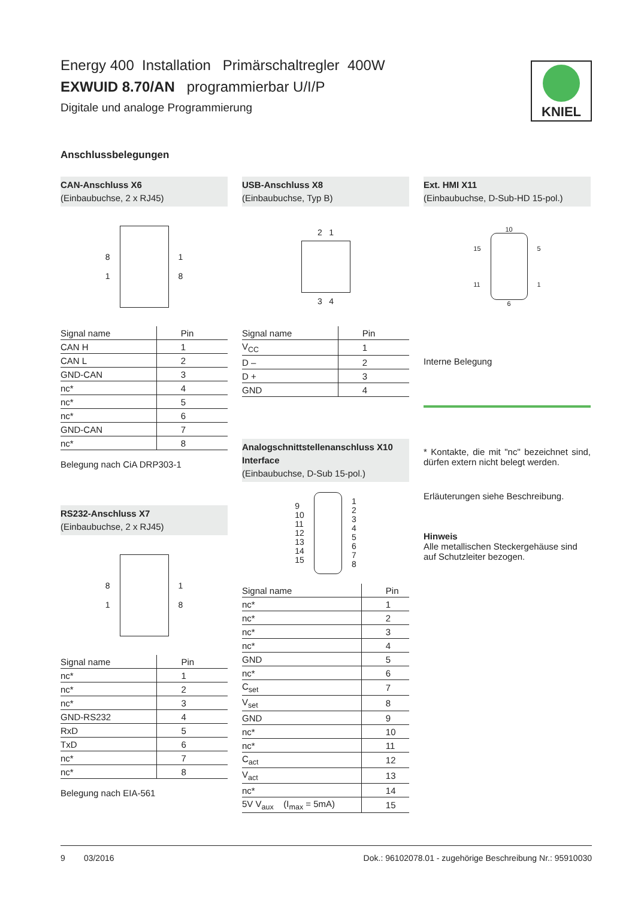KNIEL
Energy 400 Installation Primärschaltregler 400W
EXWUID 8.70/AN programmierbar U/I/P
Digitale und analoge Programmierung
Anschlussbelegungen
CAN-Anschluss X6
(Einbaubuchse, 2 x RJ45)
8
1
1
8
| Signal name | Pin |
| --- | --- |
| CAN H | 1 |
| CAN L | 2 |
| GND-CAN | 3 |
| nc* | 4 |
| nc* | 5 |
| nc* | 6 |
| GND-CAN | 7 |
| nc* | 8 |
Belegung nach CiA DRP303-1
RS232-Anschluss X7
(Einbaubuchse, 2 x RJ45)
8
1
1
8
| Signal name | Pin |
| --- | --- |
| nc* | 1 |
| nc* | 2 |
| nc* | 3 |
| GND-RS232 | 4 |
| RxD | 5 |
| TxD | 6 |
| nc* | 7 |
| nc* | 8 |
Belegung nach EIA-561
USB-Anschluss X8
(Einbaubuchse, Typ B)
2 1
3 4
| Signal name | Pin |
| --- | --- |
| V<sub>CC</sub> | 1 |
| D – | 2 |
| D + | 3 |
| GND | 4 |
Analogschnittstellenanschluss X10 Interface
(Einbaubuchse, D-Sub 15-pol.)
9
10
11
12
13
14
15
1
2
3
4
5
6
7
8
| Signal name | Pin |
| --- | --- |
| nc* | 1 |
| nc* | 2 |
| nc* | 3 |
| nc* | 4 |
| GND | 5 |
| nc* | 6 |
| C<sub>set</sub> | 7 |
| V<sub>set</sub> | 8 |
| GND | 9 |
| nc* | 10 |
| nc* | 11 |
| C<sub>act</sub> | 12 |
| V<sub>act</sub> | 13 |
| nc* | 14 |
| 5V V<sub>aux</sub> (I<sub>max</sub> = 5mA) | 15 |
Ext. HMI X11
(Einbaubuchse, D-Sub-HD 15-pol.)
15
11
10
6
5
1
Interne Belegung
* Kontakte, die mit "nc" bezeichnet sind, dürfen extern nicht belegt werden.
Erläuterungen siehe Beschreibung.
Hinweis
Alle metallischen Steckergehäuse sind auf Schutzleiter bezogen.
9 03/2016 Dok.: 96102078.01 - zugehörige Beschreibung Nr.: 95910030